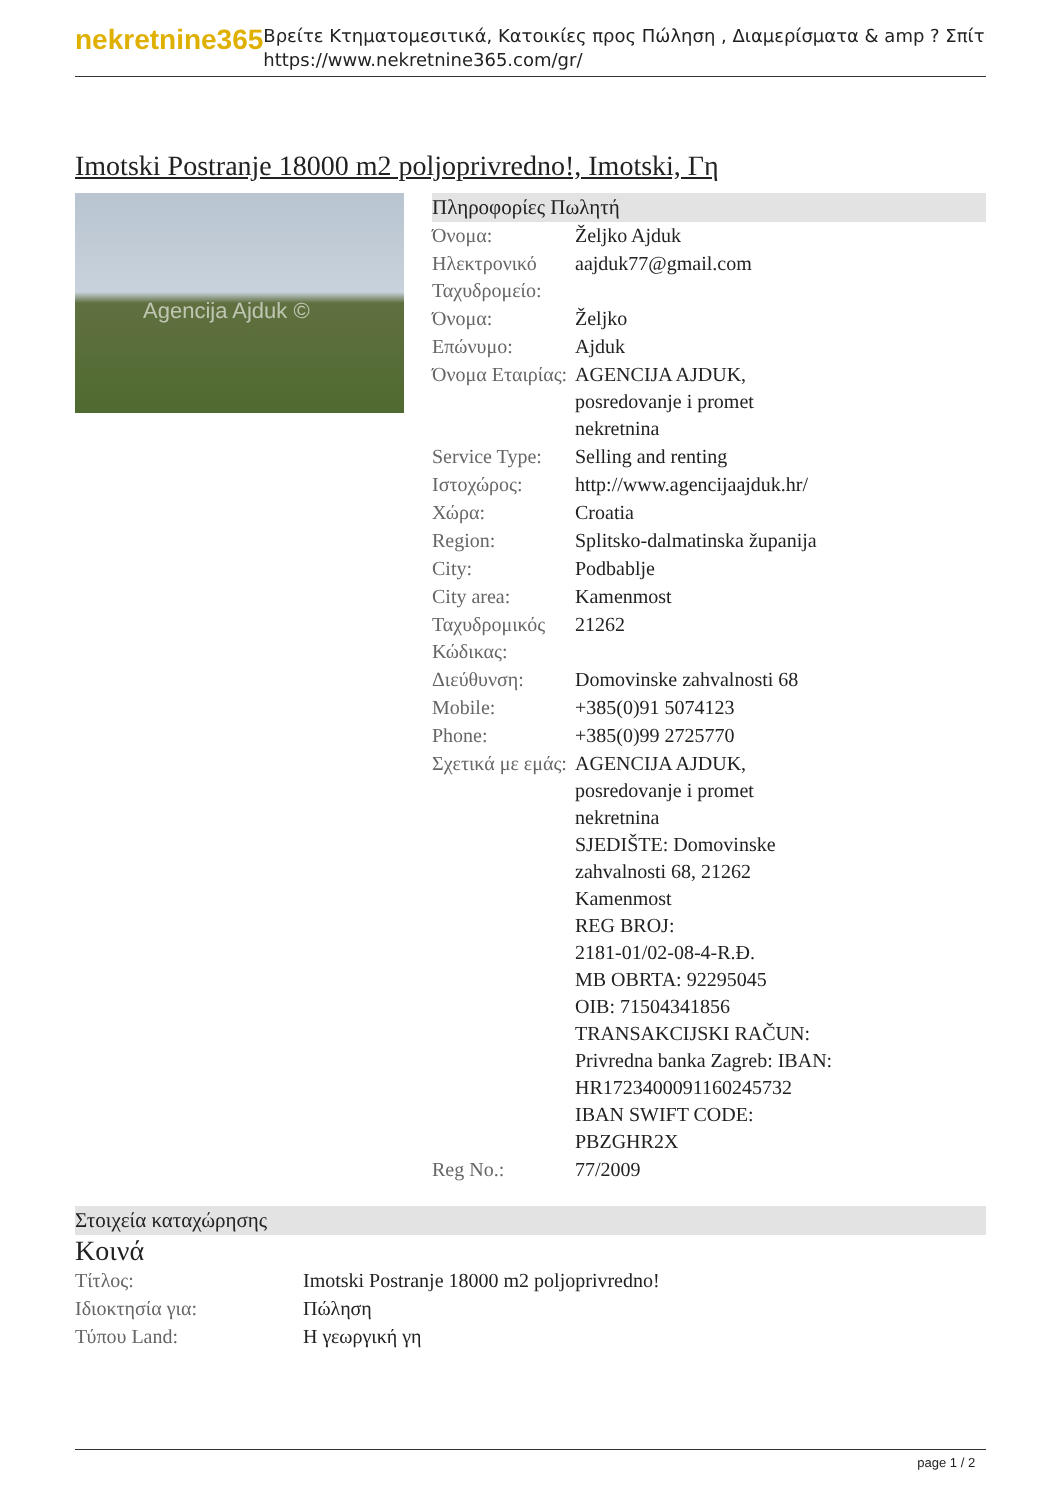nekretnine365
Βρείτε Κτηματομεσιτικά, Κατοικίες προς Πώληση , Διαμερίσματα & amp ? Σπίτι
https://www.nekretnine365.com/gr/
Imotski Postranje 18000 m2 poljoprivredno!, Imotski, Γη
Agencija Ajduk ©
Πληροφορίες Πωλητή
| Όνομα: | Željko Ajduk |
| Ηλεκτρονικό Ταχυδρομείο: | aajduk77@gmail.com |
| Όνομα: | Željko |
| Επώνυμο: | Ajduk |
| Όνομα Εταιρίας: | AGENCIJA AJDUK, posredovanje i promet nekretnina |
| Service Type: | Selling and renting |
| Ιστοχώρος: | http://www.agencijaajduk.hr/ |
| Χώρα: | Croatia |
| Region: | Splitsko-dalmatinska županija |
| City: | Podbablje |
| City area: | Kamenmost |
| Ταχυδρομικός Κώδικας: | 21262 |
| Διεύθυνση: | Domovinske zahvalnosti 68 |
| Mobile: | +385(0)91 5074123 |
| Phone: | +385(0)99 2725770 |
| Σχετικά με εμάς: | AGENCIJA AJDUK, posredovanje i promet nekretnina SJEDIŠTE: Domovinske zahvalnosti 68, 21262 Kamenmost REG BROJ: 2181-01/02-08-4-R.Đ. MB OBRTA: 92295045 OIB: 71504341856 TRANSAKCIJSKI RAČUN: Privredna banka Zagreb: IBAN: HR1723400091160245732 IBAN SWIFT CODE: PBZGHR2X |
| Reg No.: | 77/2009 |
Στοιχεία καταχώρησης
Κοινά
| Τίτλος: | Imotski Postranje 18000 m2 poljoprivredno! |
| Ιδιοκτησία για: | Πώληση |
| Τύπου Land: | Η γεωργική γη |
page 1 / 2